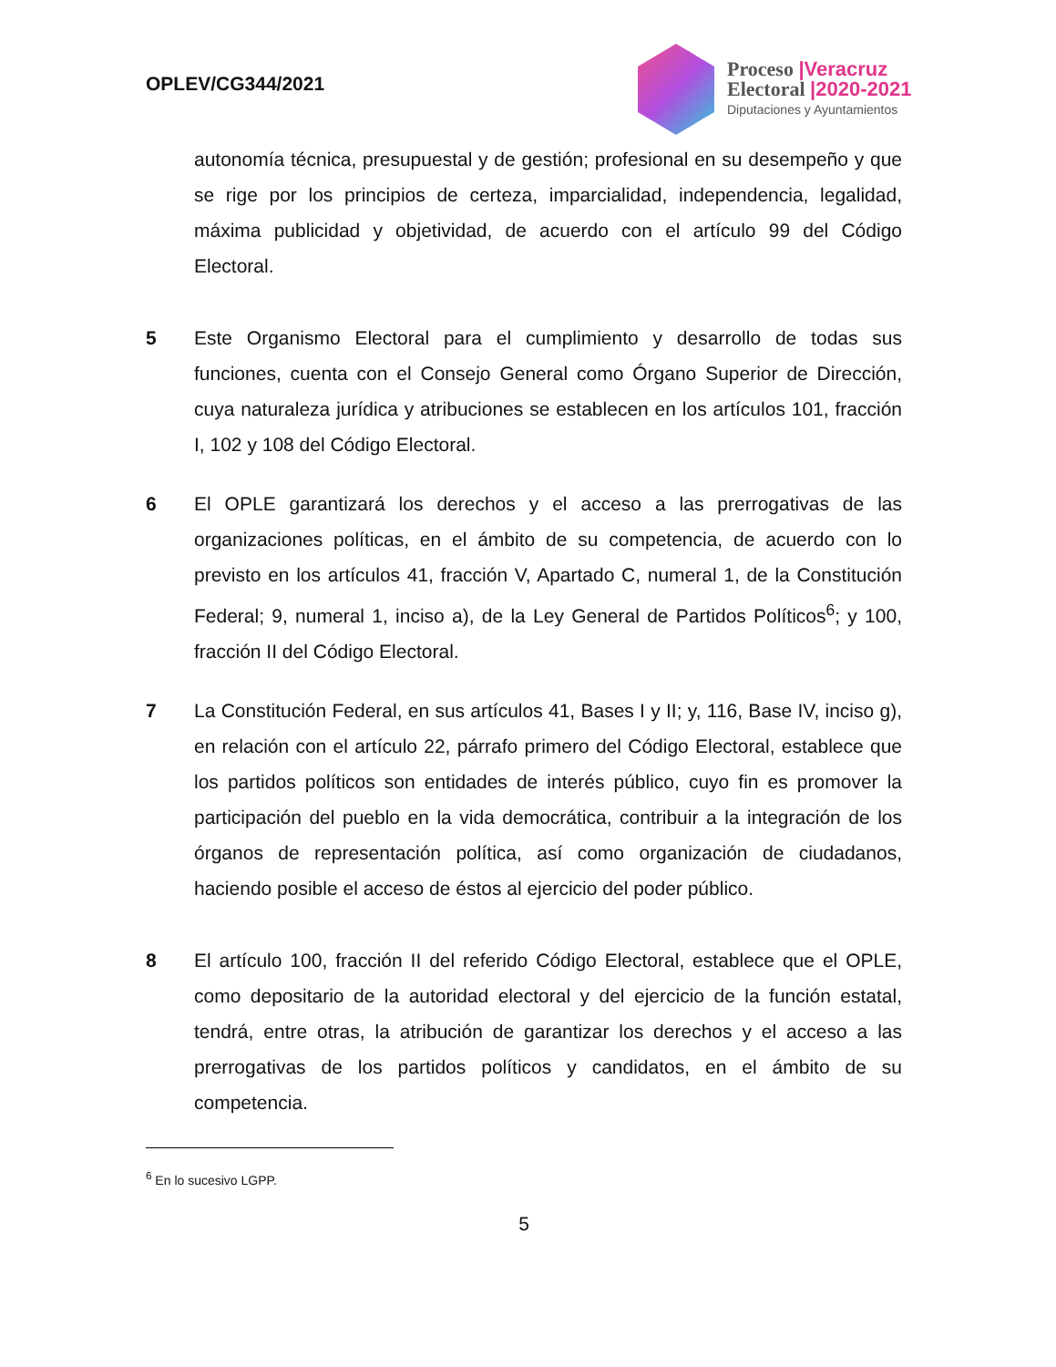OPLEV/CG344/2021
Proceso |Veracruz
Electoral |2020-2021
Diputaciones y Ayuntamientos
autonomía técnica, presupuestal y de gestión; profesional en su desempeño y que se rige por los principios de certeza, imparcialidad, independencia, legalidad, máxima publicidad y objetividad, de acuerdo con el artículo 99 del Código Electoral.
5 Este Organismo Electoral para el cumplimiento y desarrollo de todas sus funciones, cuenta con el Consejo General como Órgano Superior de Dirección, cuya naturaleza jurídica y atribuciones se establecen en los artículos 101, fracción I, 102 y 108 del Código Electoral.
6 El OPLE garantizará los derechos y el acceso a las prerrogativas de las organizaciones políticas, en el ámbito de su competencia, de acuerdo con lo previsto en los artículos 41, fracción V, Apartado C, numeral 1, de la Constitución Federal; 9, numeral 1, inciso a), de la Ley General de Partidos Políticos<sup>6</sup>; y 100, fracción II del Código Electoral.
7 La Constitución Federal, en sus artículos 41, Bases I y II; y, 116, Base IV, inciso g), en relación con el artículo 22, párrafo primero del Código Electoral, establece que los partidos políticos son entidades de interés público, cuyo fin es promover la participación del pueblo en la vida democrática, contribuir a la integración de los órganos de representación política, así como organización de ciudadanos, haciendo posible el acceso de éstos al ejercicio del poder público.
8 El artículo 100, fracción II del referido Código Electoral, establece que el OPLE, como depositario de la autoridad electoral y del ejercicio de la función estatal, tendrá, entre otras, la atribución de garantizar los derechos y el acceso a las prerrogativas de los partidos políticos y candidatos, en el ámbito de su competencia.
<sup>6</sup> En lo sucesivo LGPP.
5